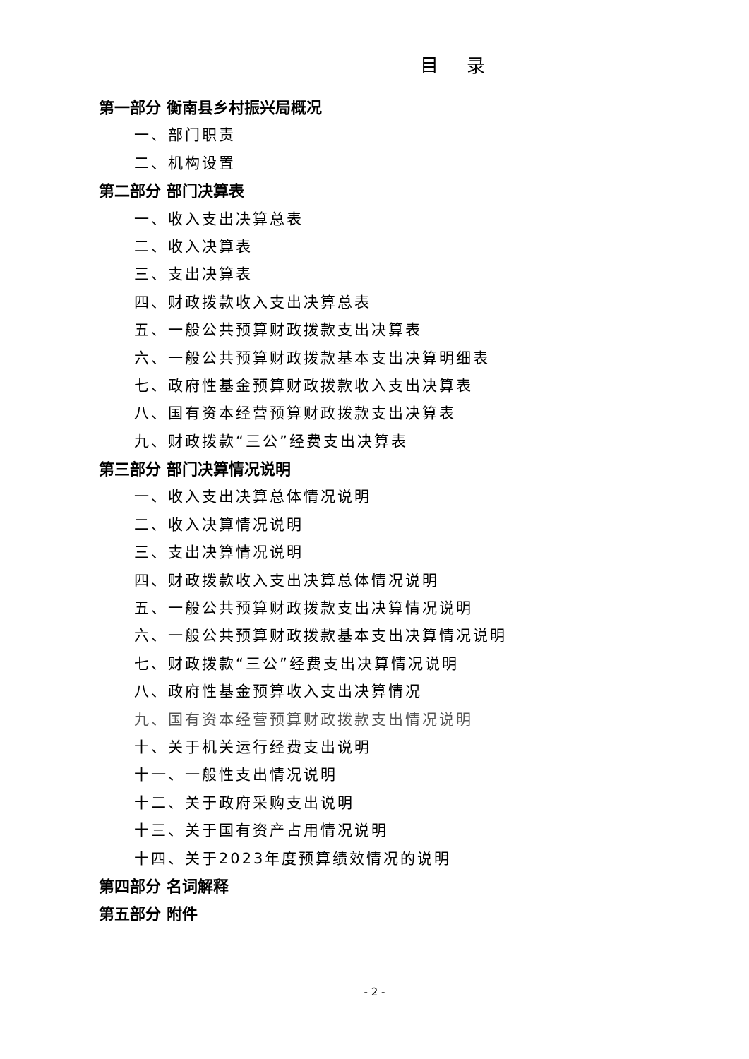目录
第一部分 衡南县乡村振兴局概况
一、部门职责
二、机构设置
第二部分 部门决算表
一、收入支出决算总表
二、收入决算表
三、支出决算表
四、财政拨款收入支出决算总表
五、一般公共预算财政拨款支出决算表
六、一般公共预算财政拨款基本支出决算明细表
七、政府性基金预算财政拨款收入支出决算表
八、国有资本经营预算财政拨款支出决算表
九、财政拨款“三公”经费支出决算表
第三部分 部门决算情况说明
一、收入支出决算总体情况说明
二、收入决算情况说明
三、支出决算情况说明
四、财政拨款收入支出决算总体情况说明
五、一般公共预算财政拨款支出决算情况说明
六、一般公共预算财政拨款基本支出决算情况说明
七、财政拨款“三公”经费支出决算情况说明
八、政府性基金预算收入支出决算情况
九、国有资本经营预算财政拨款支出情况说明
十、关于机关运行经费支出说明
十一、一般性支出情况说明
十二、关于政府采购支出说明
十三、关于国有资产占用情况说明
十四、关于2023年度预算绩效情况的说明
第四部分 名词解释
第五部分 附件
- 2 -